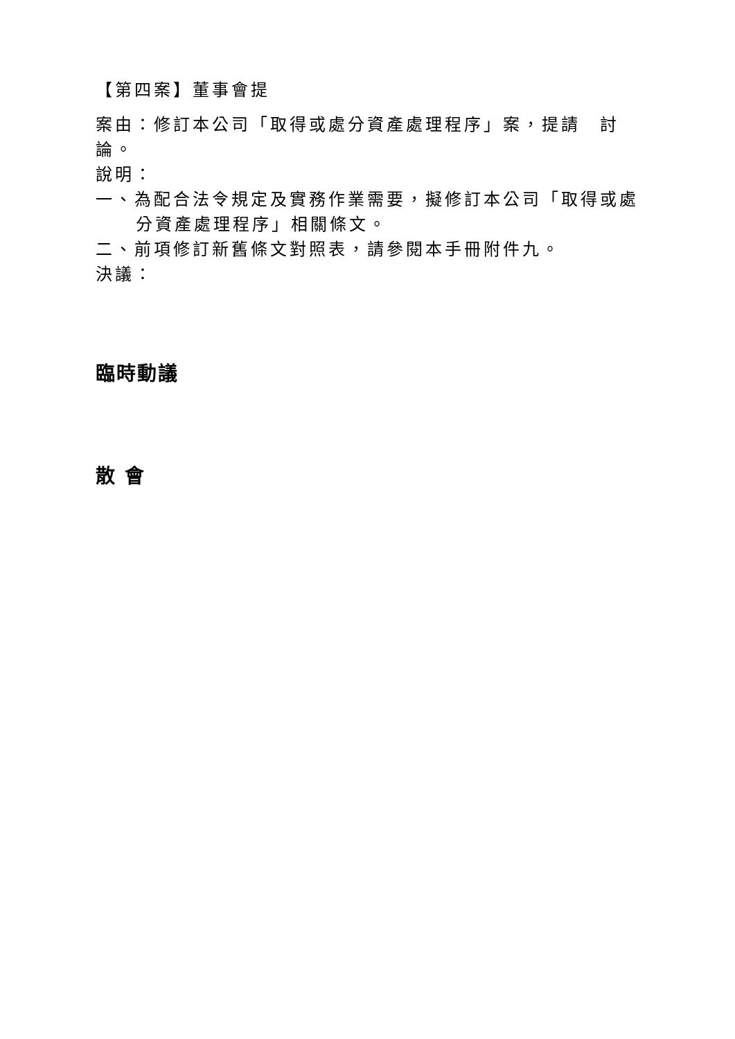【第四案】董事會提
案由：修訂本公司「取得或處分資產處理程序」案，提請　討論。
說明：
一、為配合法令規定及實務作業需要，擬修訂本公司「取得或處分資產處理程序」相關條文。
二、前項修訂新舊條文對照表，請參閱本手冊附件九。
決議：
臨時動議
散 會